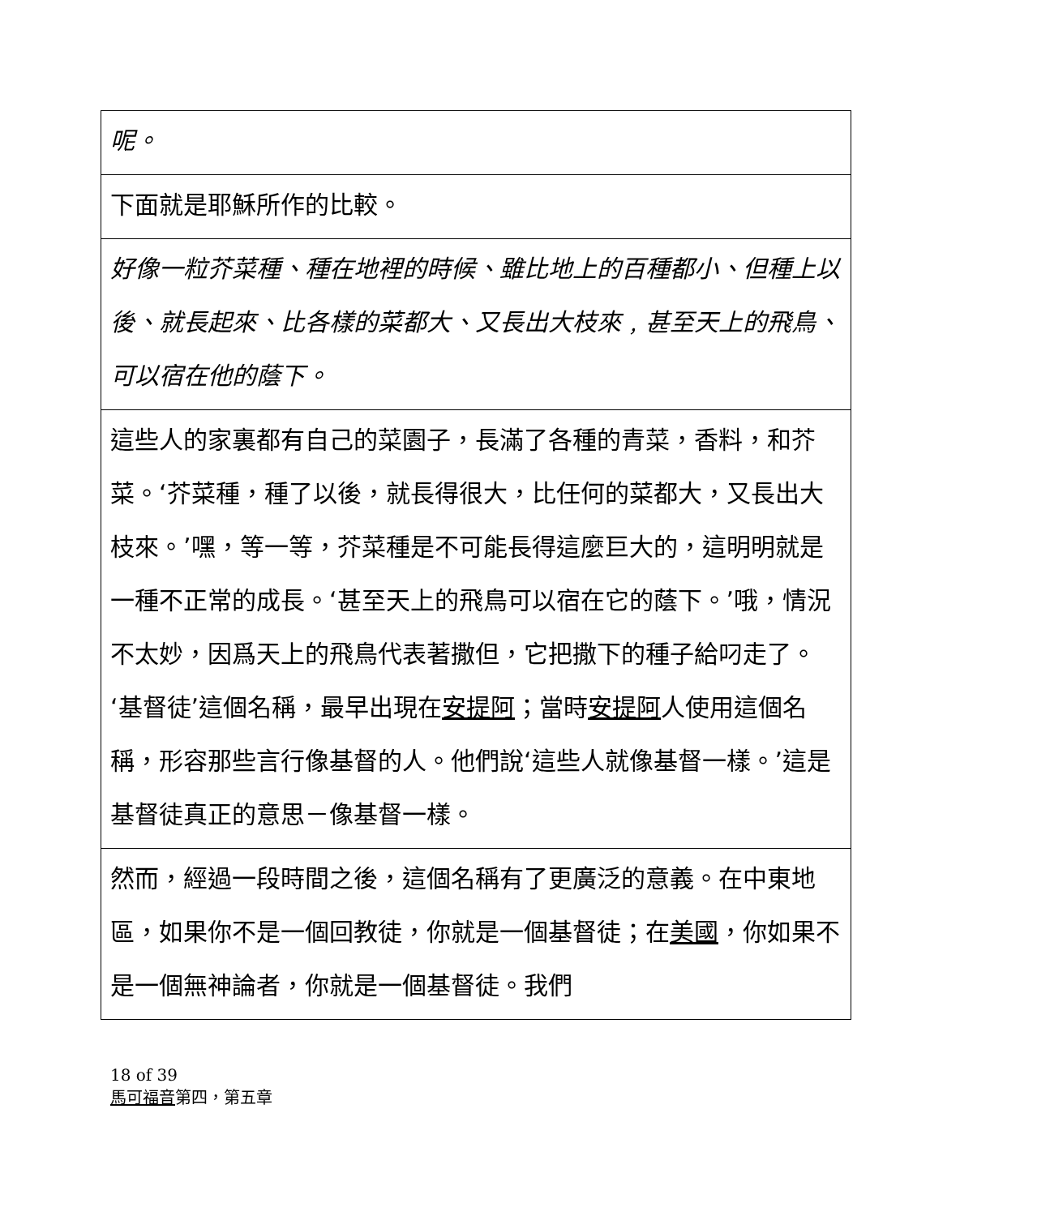| 呢。 |
| 下面就是耶穌所作的比較。 |
| 好像一粒芥菜種、種在地裡的時候、雖比地上的百種都小、但種上以後、就長起來、比各樣的菜都大、又長出大枝來﹐甚至天上的飛鳥、可以宿在他的蔭下。 |
| 這些人的家裏都有自己的菜園子，長滿了各種的青菜，香料，和芥菜。‘芥菜種，種了以後，就長得很大，比任何的菜都大，又長出大枝來。’嘿，等一等，芥菜種是不可能長得這麼巨大的，這明明就是一種不正常的成長。‘甚至天上的飛鳥可以宿在它的蔭下。’哦，情況不太妙，因爲天上的飛鳥代表著撒但，它把撒下的種子給叼走了。‘基督徒’這個名稱，最早出現在 安提阿 ；當時 安提阿 人使用這個名稱，形容那些言行像基督的人。他們說‘這些人就像基督一樣。’這是基督徒真正的意思－像基督一樣。 |
| 然而，經過一段時間之後，這個名稱有了更廣泛的意義。在中東地區，如果你不是一個回教徒，你就是一個基督徒；在 美國 ，你如果不是一個無神論者，你就是一個基督徒。我們 |
18 of 39
馬可福音第四，第五章